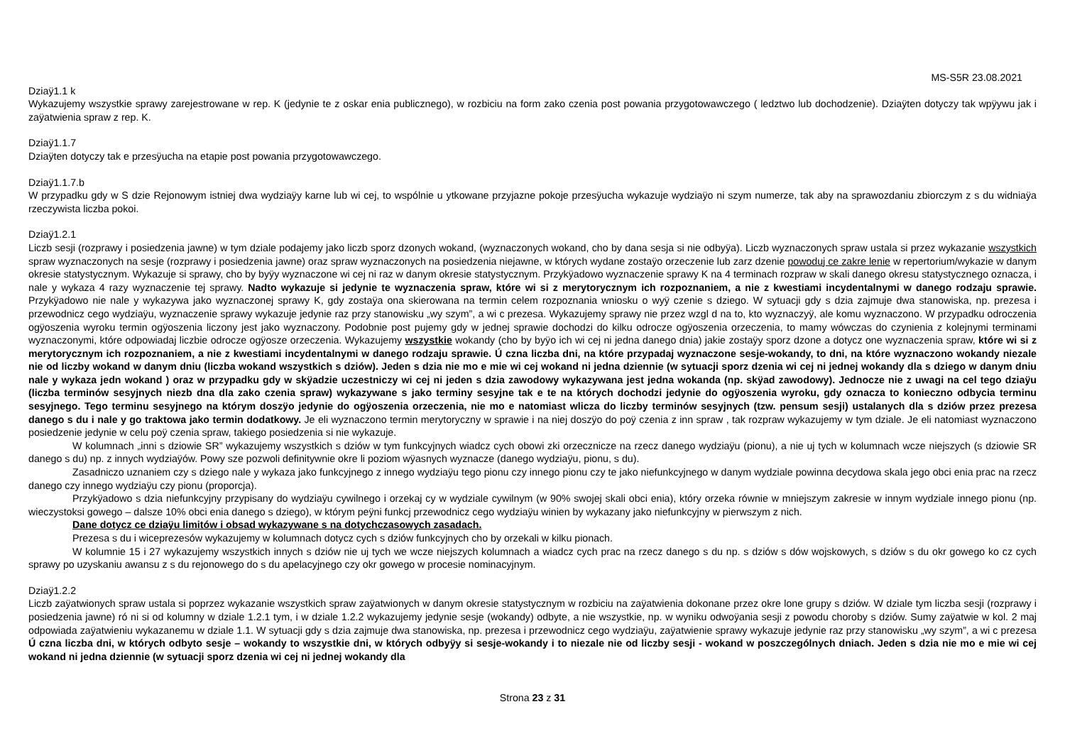MS-S5R 23.08.2021
Dziaÿ1.1 k
Wykazujemy wszystkie sprawy zarejestrowane w rep. K (jedynie te z oskar enia publicznego), w rozbiciu na form zako czenia post powania przygotowawczego ( ledztwo lub dochodzenie). Dziaÿten dotyczy tak wpÿywu jak i zaÿatwienia spraw z rep. K.
Dziaÿ1.1.7
Dziaÿten dotyczy tak e przesÿucha na etapie post powania przygotowawczego.
Dziaÿ1.1.7.b
W przypadku gdy w S dzie Rejonowym istniej dwa wydziaÿy karne lub wi cej, to wspólnie u ytkowane przyjazne pokoje przesÿucha wykazuje wydziaÿo ni szym numerze, tak aby na sprawozdaniu zbiorczym z s du widniaÿa rzeczywista liczba pokoi.
Dziaÿ1.2.1
Liczb sesji (rozprawy i posiedzenia jawne) w tym dziale podajemy jako liczb sporz dzonych wokand, (wyznaczonych wokand, cho by dana sesja si nie odbyÿa). Liczb wyznaczonych spraw ustala si przez wykazanie wszystkich spraw wyznaczonych na sesje (rozprawy i posiedzenia jawne) oraz spraw wyznaczonych na posiedzenia niejawne, w których wydane zostaÿo orzeczenie lub zarz dzenie powoduj ce zakre lenie w repertorium/wykazie w danym okresie statystycznym. Wykazuje si sprawy, cho by byÿy wyznaczone wi cej ni raz w danym okresie statystycznym. Przykÿadowo wyznaczenie sprawy K na 4 terminach rozpraw w skali danego okresu statystycznego oznacza, i nale y wykaza 4 razy wyznaczenie tej sprawy. Nadto wykazuje si jedynie te wyznaczenia spraw, które wi si z merytorycznym ich rozpoznaniem, a nie z kwestiami incydentalnymi w danego rodzaju sprawie. Przykÿadowo nie nale y wykazywa jako wyznaczonej sprawy K, gdy zostaÿa ona skierowana na termin celem rozpoznania wniosku o wyÿ czenie s dziego. W sytuacji gdy s dzia zajmuje dwa stanowiska, np. prezesa i przewodnicz cego wydziaÿu, wyznaczenie sprawy wykazuje jedynie raz przy stanowisku „wy szym”, a wi c prezesa. Wykazujemy sprawy nie przez wzgl d na to, kto wyznaczyÿ, ale komu wyznaczono. W przypadku odroczenia ogÿoszenia wyroku termin ogÿoszenia liczony jest jako wyznaczony. Podobnie post pujemy gdy w jednej sprawie dochodzi do kilku odrocze ogÿoszenia orzeczenia, to mamy wówczas do czynienia z kolejnymi terminami wyznaczonymi, które odpowiadaj liczbie odrocze ogÿosze orzeczenia. Wykazujemy wszystkie wokandy (cho by byÿo ich wi cej ni jedna danego dnia) jakie zostaÿy sporz dzone a dotycz one wyznaczenia spraw, które wi si z merytorycznym ich rozpoznaniem, a nie z kwestiami incydentalnymi w danego rodzaju sprawie. Ú czna liczba dni, na które przypadaj wyznaczone sesje-wokandy, to dni, na które wyznaczono wokandy niezale nie od liczby wokand w danym dniu (liczba wokand wszystkich s dziów). Jeden s dzia nie mo e mie wi cej wokand ni jedna dziennie (w sytuacji sporz dzenia wi cej ni jednej wokandy dla s dziego w danym dniu nale y wykaza jedn wokand ) oraz w przypadku gdy w skÿadzie uczestniczy wi cej ni jeden s dzia zawodowy wykazywana jest jedna wokanda (np. skÿad zawodowy). Jednocze nie z uwagi na cel tego dziaÿu (liczba terminów sesyjnych niezb dna dla zako czenia spraw) wykazywane s jako terminy sesyjne tak e te na których dochodzi jedynie do ogÿoszenia wyroku, gdy oznacza to konieczno odbycia terminu sesyjnego. Tego terminu sesyjnego na którym doszÿo jedynie do ogÿoszenia orzeczenia, nie mo e natomiast wlicza do liczby terminów sesyjnych (tzw. pensum sesji) ustalanych dla s dziów przez prezesa danego s du i nale y go traktowa jako termin dodatkowy. Je eli wyznaczono termin merytoryczny w sprawie i na niej doszÿo do poÿ czenia z inn spraw , tak rozpraw wykazujemy w tym dziale. Je eli natomiast wyznaczono posiedzenie jedynie w celu poÿ czenia spraw, takiego posiedzenia si nie wykazuje.
W kolumnach „inni s dziowie SR” wykazujemy wszystkich s dziów w tym funkcyjnych wiadcz cych obowi zki orzecznicze na rzecz danego wydziaÿu (pionu), a nie uj tych w kolumnach wcze niejszych (s dziowie SR danego s du) np. z innych wydziaÿów. Powy sze pozwoli definitywnie okre li poziom wÿasnych wyznacze (danego wydziaÿu, pionu, s du).
Zasadniczo uznaniem czy s dziego nale y wykaza jako funkcyjnego z innego wydziaÿu tego pionu czy innego pionu czy te jako niefunkcyjnego w danym wydziale powinna decydowa skala jego obci enia prac na rzecz danego czy innego wydziaÿu czy pionu (proporcja).
Przykÿadowo s dzia niefunkcyjny przypisany do wydziaÿu cywilnego i orzekaj cy w wydziale cywilnym (w 90% swojej skali obci enia), który orzeka równie w mniejszym zakresie w innym wydziale innego pionu (np. wieczystoksi gowego – dalsze 10% obci enia danego s dziego), w którym peÿni funkcj przewodnicz cego wydziaÿu winien by wykazany jako niefunkcyjny w pierwszym z nich.
Dane dotycz ce dziaÿu limitów i obsad wykazywane s na dotychczasowych zasadach.
Prezesa s du i wiceprezesów wykazujemy w kolumnach dotycz cych s dziów funkcyjnych cho by orzekali w kilku pionach.
W kolumnie 15 i 27 wykazujemy wszystkich innych s dziów nie uj tych we wcze niejszych kolumnach a wiadcz cych prac na rzecz danego s du np. s dziów s dów wojskowych, s dziów s du okr gowego ko cz cych sprawy po uzyskaniu awansu z s du rejonowego do s du apelacyjnego czy okr gowego w procesie nominacyjnym.
Dziaÿ1.2.2
Liczb zaÿatwionych spraw ustala si poprzez wykazanie wszystkich spraw zaÿatwionych w danym okresie statystycznym w rozbiciu na zaÿatwienia dokonane przez okre lone grupy s dziów. W dziale tym liczba sesji (rozprawy i posiedzenia jawne) ró ni si od kolumny w dziale 1.2.1 tym, i w dziale 1.2.2 wykazujemy jedynie sesje (wokandy) odbyte, a nie wszystkie, np. w wyniku odwoÿania sesji z powodu choroby s dziów. Sumy zaÿatwie w kol. 2 maj odpowiada zaÿatwieniu wykazanemu w dziale 1.1. W sytuacji gdy s dzia zajmuje dwa stanowiska, np. prezesa i przewodnicz cego wydziaÿu, zaÿatwienie sprawy wykazuje jedynie raz przy stanowisku „wy szym”, a wi c prezesa Ú czna liczba dni, w których odbyto sesje – wokandy to wszystkie dni, w których odbyÿy si sesje-wokandy i to niezale nie od liczby sesji - wokand w poszczególnych dniach. Jeden s dzia nie mo e mie wi cej wokand ni jedna dziennie (w sytuacji sporz dzenia wi cej ni jednej wokandy dla
Strona 23 z 31